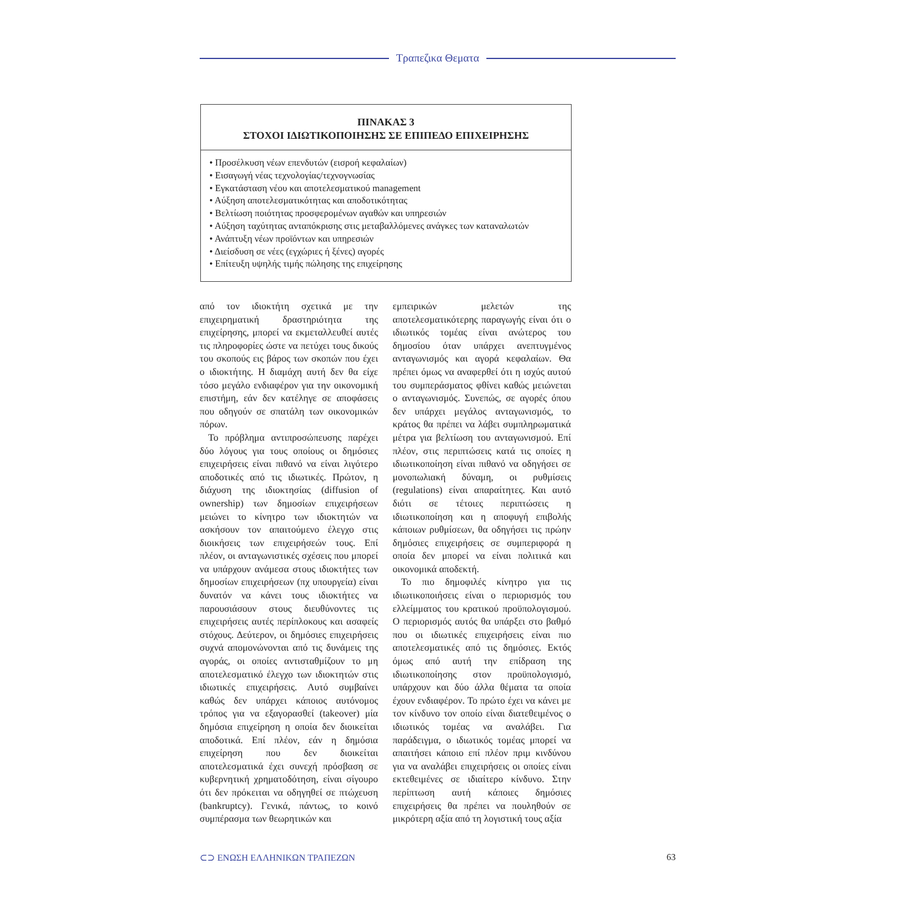Τραπεζικα Θεματα
ΠΙΝΑΚΑΣ 3
ΣΤΟΧΟΙ ΙΔΙΩΤΙΚΟΠΟΙΗΣΗΣ ΣΕ ΕΠΙΠΕΔΟ ΕΠΙΧΕΙΡΗΣΗΣ
• Προσέλκυση νέων επενδυτών (εισροή κεφαλαίων)
• Εισαγωγή νέας τεχνολογίας/τεχνογνωσίας
• Εγκατάσταση νέου και αποτελεσματικού management
• Αύξηση αποτελεσματικότητας και αποδοτικότητας
• Βελτίωση ποιότητας προσφερομένων αγαθών και υπηρεσιών
• Αύξηση ταχύτητας ανταπόκρισης στις μεταβαλλόμενες ανάγκες των καταναλωτών
• Ανάπτυξη νέων προϊόντων και υπηρεσιών
• Διείσδυση σε νέες (εγχώριες ή ξένες) αγορές
• Επίτευξη υψηλής τιμής πώλησης της επιχείρησης
από τον ιδιοκτήτη σχετικά με την επιχειρηματική δραστηριότητα της επιχείρησης, μπορεί να εκμεταλλευθεί αυτές τις πληροφορίες ώστε να πετύχει τους δικούς του σκοπούς εις βάρος των σκοπών που έχει ο ιδιοκτήτης. Η διαμάχη αυτή δεν θα είχε τόσο μεγάλο ενδιαφέρον για την οικονομική επιστήμη, εάν δεν κατέληγε σε αποφάσεις που οδηγούν σε σπατάλη των οικονομικών πόρων.
Το πρόβλημα αντιπροσώπευσης παρέχει δύο λόγους για τους οποίους οι δημόσιες επιχειρήσεις είναι πιθανό να είναι λιγότερο αποδοτικές από τις ιδιωτικές. Πρώτον, η διάχυση της ιδιοκτησίας (diffusion of ownership) των δημοσίων επιχειρήσεων μειώνει το κίνητρο των ιδιοκτητών να ασκήσουν τον απαιτούμενο έλεγχο στις διοικήσεις των επιχειρήσεών τους. Επί πλέον, οι ανταγωνιστικές σχέσεις που μπορεί να υπάρχουν ανάμεσα στους ιδιοκτήτες των δημοσίων επιχειρήσεων (πχ υπουργεία) είναι δυνατόν να κάνει τους ιδιοκτήτες να παρουσιάσουν στους διευθύνοντες τις επιχειρήσεις αυτές περίπλοκους και ασαφείς στόχους. Δεύτερον, οι δημόσιες επιχειρήσεις συχνά απομονώνονται από τις δυνάμεις της αγοράς, οι οποίες αντισταθμίζουν το μη αποτελεσματικό έλεγχο των ιδιοκτητών στις ιδιωτικές επιχειρήσεις. Αυτό συμβαίνει καθώς δεν υπάρχει κάποιος αυτόνομος τρόπος για να εξαγορασθεί (takeover) μία δημόσια επιχείρηση η οποία δεν διοικείται αποδοτικά. Επί πλέον, εάν η δημόσια επιχείρηση που δεν διοικείται αποτελεσματικά έχει συνεχή πρόσβαση σε κυβερνητική χρηματοδότηση, είναι σίγουρο ότι δεν πρόκειται να οδηγηθεί σε πτώχευση (bankruptcy). Γενικά, πάντως, το κοινό συμπέρασμα των θεωρητικών και
εμπειρικών μελετών της αποτελεσματικότερης παραγωγής είναι ότι ο ιδιωτικός τομέας είναι ανώτερος του δημοσίου όταν υπάρχει ανεπτυγμένος ανταγωνισμός και αγορά κεφαλαίων. Θα πρέπει όμως να αναφερθεί ότι η ισχύς αυτού του συμπεράσματος φθίνει καθώς μειώνεται ο ανταγωνισμός. Συνεπώς, σε αγορές όπου δεν υπάρχει μεγάλος ανταγωνισμός, το κράτος θα πρέπει να λάβει συμπληρωματικά μέτρα για βελτίωση του ανταγωνισμού. Επί πλέον, στις περιπτώσεις κατά τις οποίες η ιδιωτικοποίηση είναι πιθανό να οδηγήσει σε μονοπωλιακή δύναμη, οι ρυθμίσεις (regulations) είναι απαραίτητες. Και αυτό διότι σε τέτοιες περιπτώσεις η ιδιωτικοποίηση και η αποφυγή επιβολής κάποιων ρυθμίσεων, θα οδηγήσει τις πρώην δημόσιες επιχειρήσεις σε συμπεριφορά η οποία δεν μπορεί να είναι πολιτικά και οικονομικά αποδεκτή.
Το πιο δημοφιλές κίνητρο για τις ιδιωτικοποιήσεις είναι ο περιορισμός του ελλείμματος του κρατικού προϋπολογισμού. Ο περιορισμός αυτός θα υπάρξει στο βαθμό που οι ιδιωτικές επιχειρήσεις είναι πιο αποτελεσματικές από τις δημόσιες. Εκτός όμως από αυτή την επίδραση της ιδιωτικοποίησης στον προϋπολογισμό, υπάρχουν και δύο άλλα θέματα τα οποία έχουν ενδιαφέρον. Το πρώτο έχει να κάνει με τον κίνδυνο τον οποίο είναι διατεθειμένος ο ιδιωτικός τομέας να αναλάβει. Για παράδειγμα, ο ιδιωτικός τομέας μπορεί να απαιτήσει κάποιο επί πλέον πριμ κινδύνου για να αναλάβει επιχειρήσεις οι οποίες είναι εκτεθειμένες σε ιδιαίτερο κίνδυνο. Στην περίπτωση αυτή κάποιες δημόσιες επιχειρήσεις θα πρέπει να πουληθούν σε μικρότερη αξία από τη λογιστική τους αξία
⊂⊃ ΕΝΩΣΗ ΕΛΛΗΝΙΚΩΝ ΤΡΑΠΕΖΩΝ 63